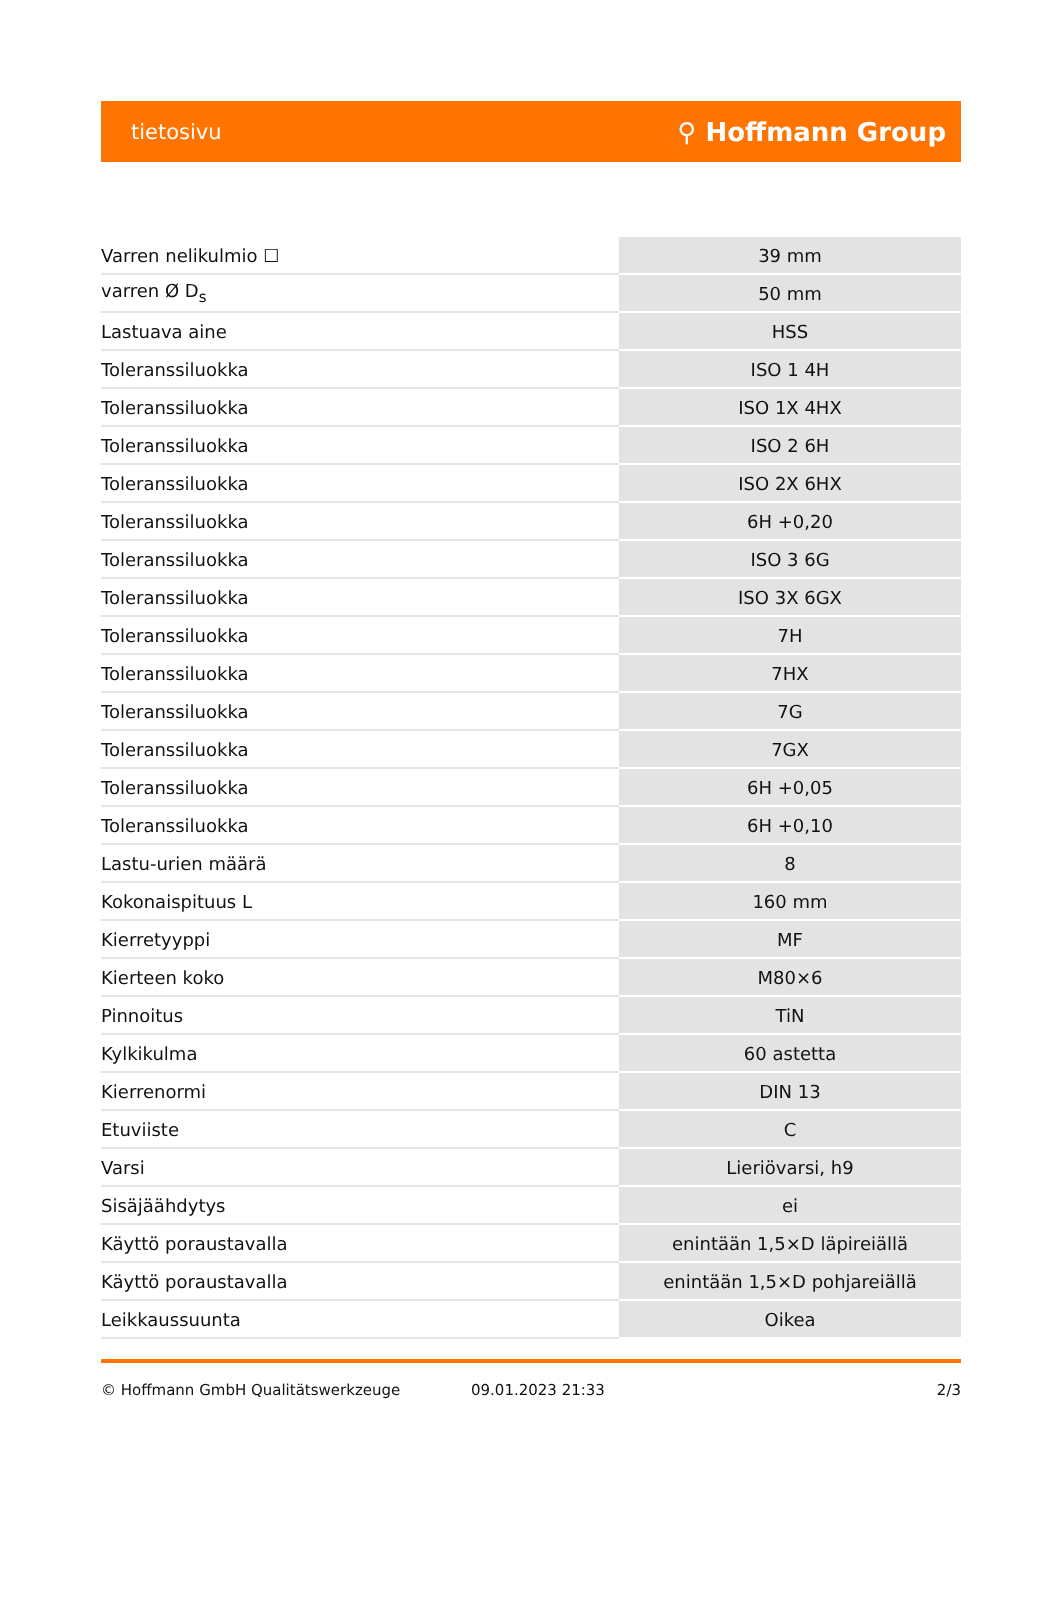tietosivu ⚲ Hoffmann Group
| Varren nelikulmio ☐ | 39 mm |
| varren Ø D<sub>s</sub> | 50 mm |
| Lastuava aine | HSS |
| Toleranssiluokka | ISO 1 4H |
| Toleranssiluokka | ISO 1X 4HX |
| Toleranssiluokka | ISO 2 6H |
| Toleranssiluokka | ISO 2X 6HX |
| Toleranssiluokka | 6H +0,20 |
| Toleranssiluokka | ISO 3 6G |
| Toleranssiluokka | ISO 3X 6GX |
| Toleranssiluokka | 7H |
| Toleranssiluokka | 7HX |
| Toleranssiluokka | 7G |
| Toleranssiluokka | 7GX |
| Toleranssiluokka | 6H +0,05 |
| Toleranssiluokka | 6H +0,10 |
| Lastu-urien määrä | 8 |
| Kokonaispituus L | 160 mm |
| Kierretyyppi | MF |
| Kierteen koko | M80×6 |
| Pinnoitus | TiN |
| Kylkikulma | 60 astetta |
| Kierrenormi | DIN 13 |
| Etuviiste | C |
| Varsi | Lieriövarsi, h9 |
| Sisäjäähdytys | ei |
| Käyttö poraustavalla | enintään 1,5×D läpireiällä |
| Käyttö poraustavalla | enintään 1,5×D pohjareiällä |
| Leikkaussuunta | Oikea |
© Hoffmann GmbH Qualitätswerkzeuge 09.01.2023 21:33 2/3